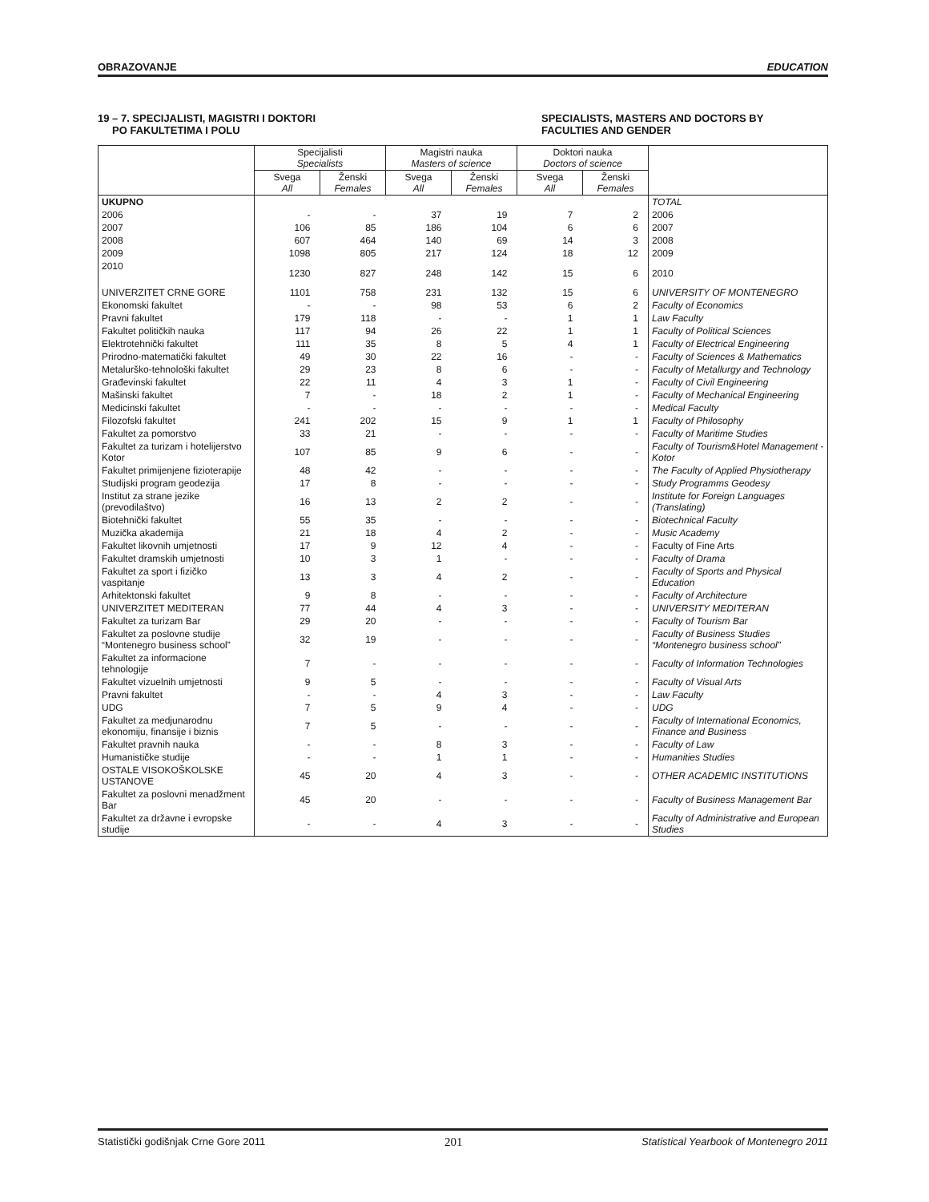OBRAZOVANJE EDUCATION
19 – 7. SPECIJALISTI, MAGISTRI I DOKTORI
PO FAKULTETIMA I POLU
SPECIALISTS, MASTERS AND DOCTORS BY
FACULTIES AND GENDER
| | Specijalisti Specialists | | Magistri nauka Masters of science | | Doktori nauka Doctors of science | | |
| --- | --- | --- | --- | --- | --- | --- | --- |
| | Svega All | Ženski Females | Svega All | Ženski Females | Svega All | Ženski Females | |
| UKUPNO | | | | | | | TOTAL |
| 2006 | - | - | 37 | 19 | 7 | 2 | 2006 |
| 2007 | 106 | 85 | 186 | 104 | 6 | 6 | 2007 |
| 2008 | 607 | 464 | 140 | 69 | 14 | 3 | 2008 |
| 2009 | 1098 | 805 | 217 | 124 | 18 | 12 | 2009 |
| 2010 | 1230 | 827 | 248 | 142 | 15 | 6 | 2010 |
| UNIVERZITET CRNE GORE | 1101 | 758 | 231 | 132 | 15 | 6 | UNIVERSITY OF MONTENEGRO |
| Ekonomski fakultet | - | - | 98 | 53 | 6 | 2 | Faculty of Economics |
| Pravni fakultet | 179 | 118 | - | - | 1 | 1 | Law Faculty |
| Fakultet političkih nauka | 117 | 94 | 26 | 22 | 1 | 1 | Faculty of Political Sciences |
| Elektrotehnički fakultet | 111 | 35 | 8 | 5 | 4 | 1 | Faculty of Electrical Engineering |
| Prirodno-matematički fakultet | 49 | 30 | 22 | 16 | - | - | Faculty of Sciences & Mathematics |
| Metalurško-tehnološki fakultet | 29 | 23 | 8 | 6 | - | - | Faculty of Metallurgy and Technology |
| Građevinski fakultet | 22 | 11 | 4 | 3 | 1 | - | Faculty of Civil Engineering |
| Mašinski fakultet | 7 | - | 18 | 2 | 1 | - | Faculty of Mechanical Engineering |
| Medicinski fakultet | - | - | - | - | - | - | Medical Faculty |
| Filozofski fakultet | 241 | 202 | 15 | 9 | 1 | 1 | Faculty of Philosophy |
| Fakultet za pomorstvo | 33 | 21 | - | - | - | - | Faculty of Maritime Studies |
| Fakultet za turizam i hotelijerstvo Kotor | 107 | 85 | 9 | 6 | - | - | Faculty of Tourism&Hotel Management -Kotor |
| Fakultet primijenjene fizioterapije | 48 | 42 | - | - | - | - | The Faculty of Applied Physiotherapy |
| Studijski program geodezija | 17 | 8 | - | - | - | - | Study Programms Geodesy |
| Institut za strane jezike (prevodilaštvo) | 16 | 13 | 2 | 2 | - | - | Institute for Foreign Languages (Translating) |
| Biotehnički fakultet | 55 | 35 | - | - | - | - | Biotechnical Faculty |
| Muzička akademija | 21 | 18 | 4 | 2 | - | - | Music Academy |
| Fakultet likovnih umjetnosti | 17 | 9 | 12 | 4 | - | - | Faculty of Fine Arts |
| Fakultet dramskih umjetnosti | 10 | 3 | 1 | - | - | - | Faculty of Drama |
| Fakultet za sport i fizičko vaspitanje | 13 | 3 | 4 | 2 | - | - | Faculty of Sports and Physical Education |
| Arhitektonski fakultet | 9 | 8 | - | - | - | - | Faculty of Architecture |
| UNIVERZITET MEDITERAN | 77 | 44 | 4 | 3 | - | - | UNIVERSITY MEDITERAN |
| Fakultet za turizam Bar | 29 | 20 | - | - | - | - | Faculty of Tourism Bar |
| Fakultet za poslovne studije “Montenegro business school” | 32 | 19 | - | - | - | - | Faculty of Business Studies “Montenegro business school” |
| Fakultet za informacione tehnologije | 7 | - | - | - | - | - | Faculty of Information Technologies |
| Fakultet vizuelnih umjetnosti | 9 | 5 | - | - | - | - | Faculty of Visual Arts |
| Pravni fakultet | - | - | 4 | 3 | - | - | Law Faculty |
| UDG | 7 | 5 | 9 | 4 | - | - | UDG |
| Fakultet za medjunarodnu ekonomiju, finansije i biznis | 7 | 5 | - | - | - | - | Faculty of International Economics, Finance and Business |
| Fakultet pravnih nauka | - | - | 8 | 3 | - | - | Faculty of Law |
| Humanističke studije | - | - | 1 | 1 | - | - | Humanities Studies |
| OSTALE VISOKOŠKOLSKE USTANOVE | 45 | 20 | 4 | 3 | - | - | OTHER ACADEMIC INSTITUTIONS |
| Fakultet za poslovni menadžment Bar | 45 | 20 | - | - | - | - | Faculty of Business Management Bar |
| Fakultet za državne i evropske studije | - | - | 4 | 3 | - | - | Faculty of Administrative and European Studies |
Statistički godišnjak Crne Gore 2011 201 Statistical Yearbook of Montenegro 2011